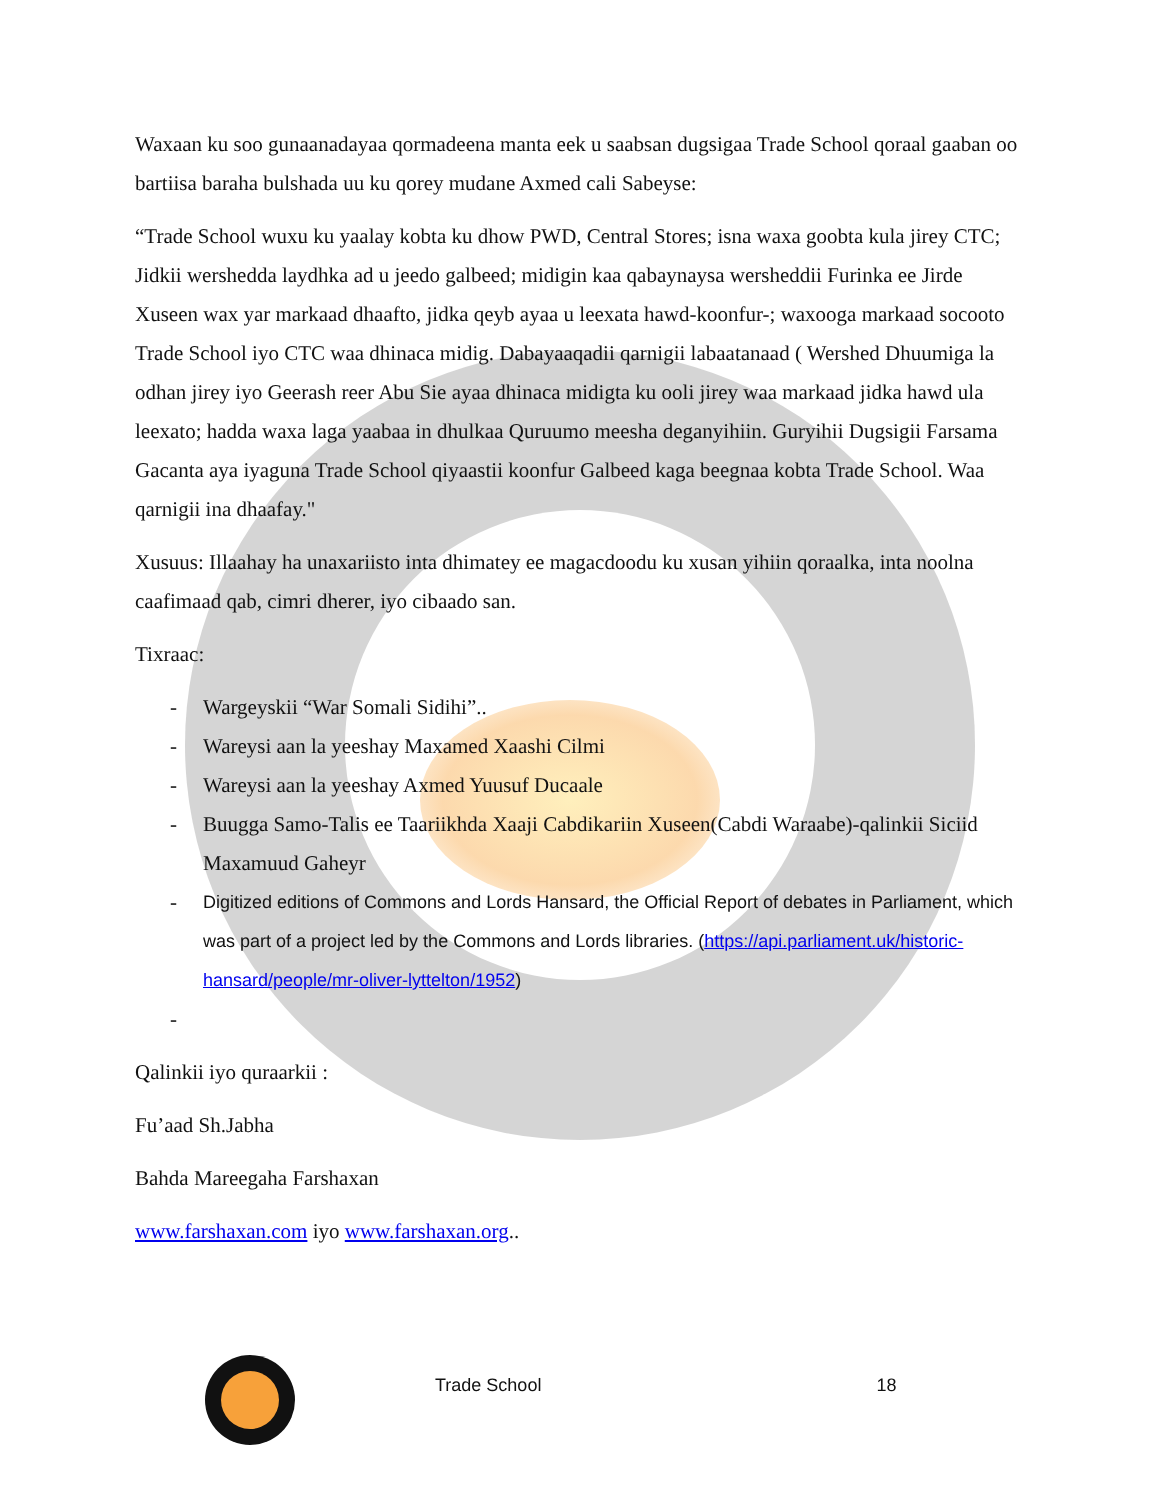Waxaan ku soo gunaanadayaa qormadeena manta eek u saabsan dugsigaa Trade School qoraal gaaban oo bartiisa baraha bulshada uu ku qorey mudane Axmed cali Sabeyse:
“Trade School wuxu ku yaalay kobta ku dhow PWD, Central Stores; isna waxa goobta kula jirey CTC; Jidkii wershedda laydhka ad u jeedo galbeed; midigin kaa qabaynaysa wersheddii Furinka ee Jirde Xuseen wax yar markaad dhaafto, jidka qeyb ayaa u leexata hawd-koonfur-; waxooga markaad socooto Trade School iyo CTC waa dhinaca midig. Dabayaaqadii qarnigii labaatanaad ( Wershed Dhuumiga la odhan jirey iyo Geerash reer Abu Sie ayaa dhinaca midigta ku ooli jirey waa markaad jidka hawd ula leexato; hadda waxa laga yaabaa in dhulkaa Quruumo meesha deganyihiin. Guryihii Dugsigii Farsama Gacanta aya iyaguna Trade School qiyaastii koonfur Galbeed kaga beegnaa kobta Trade School. Waa qarnigii ina dhaafay."
Xusuus: Illaahay ha unaxariisto inta dhimatey ee magacdoodu ku xusan yihiin qoraalka, inta noolna caafimaad qab, cimri dherer, iyo cibaado san.
Tixraac:
- Wargeyskii “War Somali Sidihi”..
- Wareysi aan la yeeshay Maxamed Xaashi Cilmi
- Wareysi aan la yeeshay Axmed Yuusuf Ducaale
- Buugga Samo-Talis ee Taariikhda Xaaji Cabdikariin Xuseen(Cabdi Waraabe)-qalinkii Siciid Maxamuud Gaheyr
- Digitized editions of Commons and Lords Hansard, the Official Report of debates in Parliament, which was part of a project led by the Commons and Lords libraries. (https://api.parliament.uk/historic-hansard/people/mr-oliver-lyttelton/1952)
-
Qalinkii iyo quraarkii :
Fu’aad Sh.Jabha
Bahda Mareegaha Farshaxan
www.farshaxan.com iyo www.farshaxan.org..
Trade School 18